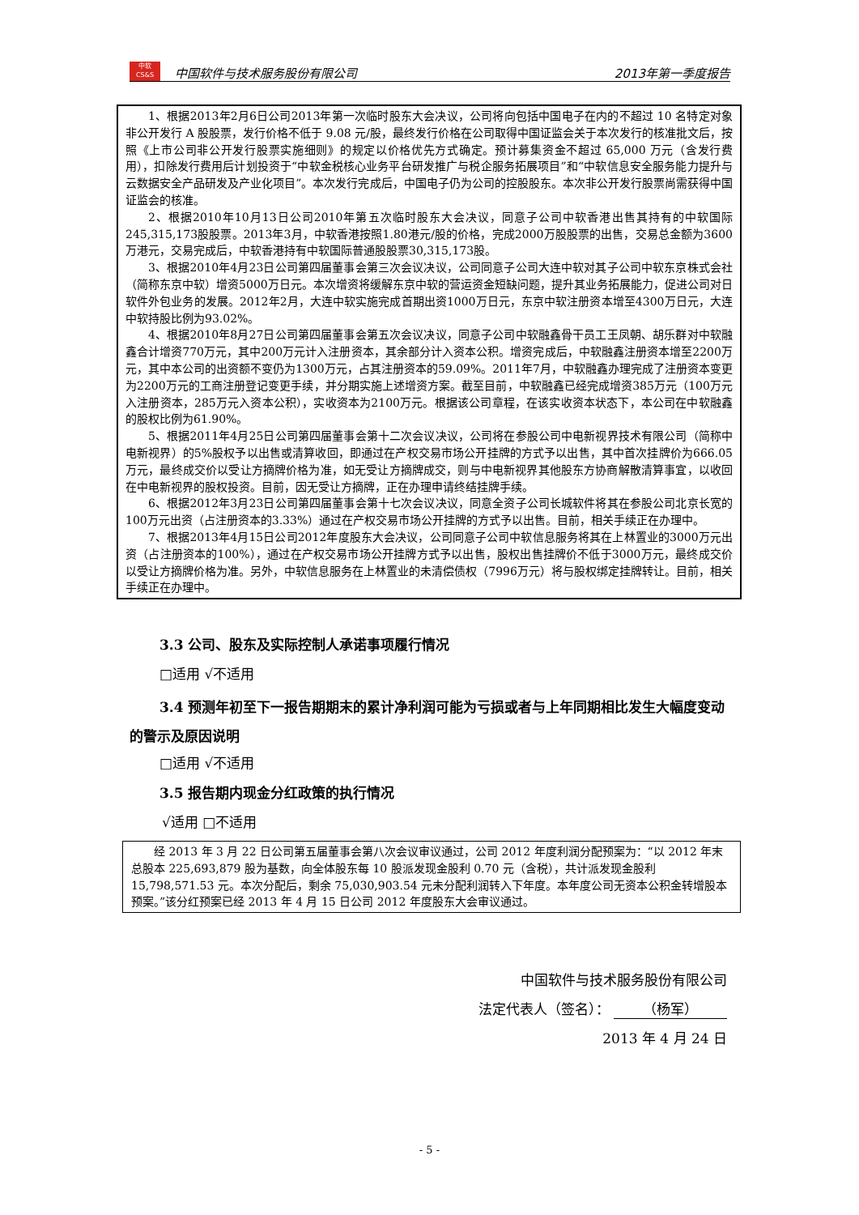中软
CS&S 中国软件与技术服务股份有限公司 2013年第一季度报告
1、根据2013年2月6日公司2013年第一次临时股东大会决议，公司将向包括中国电子在内的不超过 10 名特定对象非公开发行 A 股股票，发行价格不低于 9.08 元/股，最终发行价格在公司取得中国证监会关于本次发行的核准批文后，按照《上市公司非公开发行股票实施细则》的规定以价格优先方式确定。预计募集资金不超过 65,000 万元（含发行费用），扣除发行费用后计划投资于“中软金税核心业务平台研发推广与税企服务拓展项目”和“中软信息安全服务能力提升与云数据安全产品研发及产业化项目”。本次发行完成后，中国电子仍为公司的控股股东。本次非公开发行股票尚需获得中国证监会的核准。
2、根据2010年10月13日公司2010年第五次临时股东大会决议，同意子公司中软香港出售其持有的中软国际245,315,173股股票。2013年3月，中软香港按照1.80港元/股的价格，完成2000万股股票的出售，交易总金额为3600万港元，交易完成后，中软香港持有中软国际普通股股票30,315,173股。
3、根据2010年4月23日公司第四届董事会第三次会议决议，公司同意子公司大连中软对其子公司中软东京株式会社（简称东京中软）增资5000万日元。本次增资将缓解东京中软的营运资金短缺问题，提升其业务拓展能力，促进公司对日软件外包业务的发展。2012年2月，大连中软实施完成首期出资1000万日元，东京中软注册资本增至4300万日元，大连中软持股比例为93.02%。
4、根据2010年8月27日公司第四届董事会第五次会议决议，同意子公司中软融鑫骨干员工王凤朝、胡乐群对中软融鑫合计增资770万元，其中200万元计入注册资本，其余部分计入资本公积。增资完成后，中软融鑫注册资本增至2200万元，其中本公司的出资额不变仍为1300万元，占其注册资本的59.09%。2011年7月，中软融鑫办理完成了注册资本变更为2200万元的工商注册登记变更手续，并分期实施上述增资方案。截至目前，中软融鑫已经完成增资385万元（100万元入注册资本，285万元入资本公积），实收资本为2100万元。根据该公司章程，在该实收资本状态下，本公司在中软融鑫的股权比例为61.90%。
5、根据2011年4月25日公司第四届董事会第十二次会议决议，公司将在参股公司中电新视界技术有限公司（简称中电新视界）的5%股权予以出售或清算收回，即通过在产权交易市场公开挂牌的方式予以出售，其中首次挂牌价为666.05万元，最终成交价以受让方摘牌价格为准，如无受让方摘牌成交，则与中电新视界其他股东方协商解散清算事宜，以收回在中电新视界的股权投资。目前，因无受让方摘牌，正在办理申请终结挂牌手续。
6、根据2012年3月23日公司第四届董事会第十七次会议决议，同意全资子公司长城软件将其在参股公司北京长宽的100万元出资（占注册资本的3.33%）通过在产权交易市场公开挂牌的方式予以出售。目前，相关手续正在办理中。
7、根据2013年4月15日公司2012年度股东大会决议，公司同意子公司中软信息服务将其在上林置业的3000万元出资（占注册资本的100%），通过在产权交易市场公开挂牌方式予以出售，股权出售挂牌价不低于3000万元，最终成交价以受让方摘牌价格为准。另外，中软信息服务在上林置业的未清偿债权（7996万元）将与股权绑定挂牌转让。目前，相关手续正在办理中。
3.3 公司、股东及实际控制人承诺事项履行情况
□适用 √不适用
3.4 预测年初至下一报告期期末的累计净利润可能为亏损或者与上年同期相比发生大幅度变动的警示及原因说明
□适用 √不适用
3.5 报告期内现金分红政策的执行情况
√适用 □不适用
经 2013 年 3 月 22 日公司第五届董事会第八次会议审议通过，公司 2012 年度利润分配预案为：“以 2012 年末总股本 225,693,879 股为基数，向全体股东每 10 股派发现金股利 0.70 元（含税），共计派发现金股利 15,798,571.53 元。本次分配后，剩余 75,030,903.54 元未分配利润转入下年度。本年度公司无资本公积金转增股本预案。”该分红预案已经 2013 年 4 月 15 日公司 2012 年度股东大会审议通过。
中国软件与技术服务股份有限公司
法定代表人（签名）： （杨军）
2013 年 4 月 24 日
- 5 -